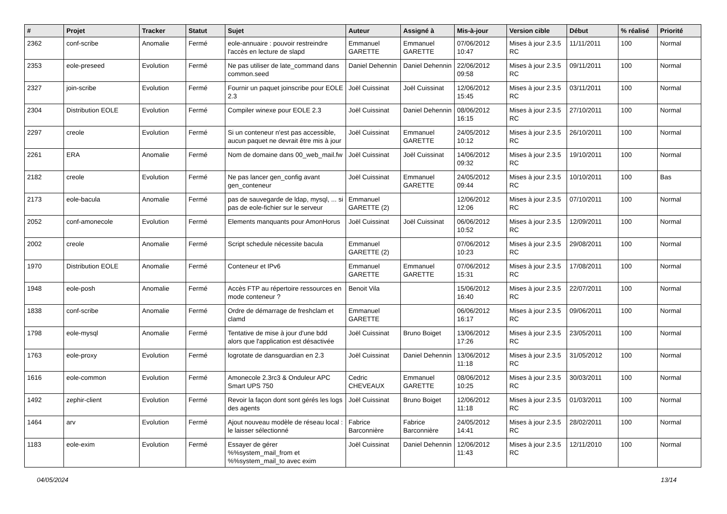| # | Projet | Tracker | Statut | Sujet | Auteur | Assigné à | Mis-à-jour | Version cible | Début | % réalisé | Priorité |
| --- | --- | --- | --- | --- | --- | --- | --- | --- | --- | --- | --- |
| 2362 | conf-scribe | Anomalie | Fermé | eole-annuaire : pouvoir restreindre l'accès en lecture de slapd | Emmanuel GARETTE | Emmanuel GARETTE | 07/06/2012 10:47 | Mises à jour 2.3.5 RC | 11/11/2011 | 100 | Normal |
| 2353 | eole-preseed | Evolution | Fermé | Ne pas utiliser de late_command dans common.seed | Daniel Dehennin | Daniel Dehennin | 22/06/2012 09:58 | Mises à jour 2.3.5 RC | 09/11/2011 | 100 | Normal |
| 2327 | join-scribe | Evolution | Fermé | Fournir un paquet joinscribe pour EOLE 2.3 | Joël Cuissinat | Joël Cuissinat | 12/06/2012 15:45 | Mises à jour 2.3.5 RC | 03/11/2011 | 100 | Normal |
| 2304 | Distribution EOLE | Evolution | Fermé | Compiler winexe pour EOLE 2.3 | Joël Cuissinat | Daniel Dehennin | 08/06/2012 16:15 | Mises à jour 2.3.5 RC | 27/10/2011 | 100 | Normal |
| 2297 | creole | Evolution | Fermé | Si un conteneur n'est pas accessible, aucun paquet ne devrait être mis à jour | Joël Cuissinat | Emmanuel GARETTE | 24/05/2012 10:12 | Mises à jour 2.3.5 RC | 26/10/2011 | 100 | Normal |
| 2261 | ERA | Anomalie | Fermé | Nom de domaine dans 00_web_mail.fw | Joël Cuissinat | Joël Cuissinat | 14/06/2012 09:32 | Mises à jour 2.3.5 RC | 19/10/2011 | 100 | Normal |
| 2182 | creole | Evolution | Fermé | Ne pas lancer gen_config avant gen_conteneur | Joël Cuissinat | Emmanuel GARETTE | 24/05/2012 09:44 | Mises à jour 2.3.5 RC | 10/10/2011 | 100 | Bas |
| 2173 | eole-bacula | Anomalie | Fermé | pas de sauvegarde de ldap, mysql, ... si pas de eole-fichier sur le serveur | Emmanuel GARETTE (2) | | 12/06/2012 12:06 | Mises à jour 2.3.5 RC | 07/10/2011 | 100 | Normal |
| 2052 | conf-amonecole | Evolution | Fermé | Elements manquants pour AmonHorus | Joël Cuissinat | Joël Cuissinat | 06/06/2012 10:52 | Mises à jour 2.3.5 RC | 12/09/2011 | 100 | Normal |
| 2002 | creole | Anomalie | Fermé | Script schedule nécessite bacula | Emmanuel GARETTE (2) | | 07/06/2012 10:23 | Mises à jour 2.3.5 RC | 29/08/2011 | 100 | Normal |
| 1970 | Distribution EOLE | Anomalie | Fermé | Conteneur et IPv6 | Emmanuel GARETTE | Emmanuel GARETTE | 07/06/2012 15:31 | Mises à jour 2.3.5 RC | 17/08/2011 | 100 | Normal |
| 1948 | eole-posh | Anomalie | Fermé | Accès FTP au répertoire ressources en mode conteneur ? | Benoit Vila | | 15/06/2012 16:40 | Mises à jour 2.3.5 RC | 22/07/2011 | 100 | Normal |
| 1838 | conf-scribe | Anomalie | Fermé | Ordre de démarrage de freshclam et clamd | Emmanuel GARETTE | | 06/06/2012 16:17 | Mises à jour 2.3.5 RC | 09/06/2011 | 100 | Normal |
| 1798 | eole-mysql | Anomalie | Fermé | Tentative de mise à jour d'une bdd alors que l'application est désactivée | Joël Cuissinat | Bruno Boiget | 13/06/2012 17:26 | Mises à jour 2.3.5 RC | 23/05/2011 | 100 | Normal |
| 1763 | eole-proxy | Evolution | Fermé | logrotate de dansguardian en 2.3 | Joël Cuissinat | Daniel Dehennin | 13/06/2012 11:18 | Mises à jour 2.3.5 RC | 31/05/2012 | 100 | Normal |
| 1616 | eole-common | Evolution | Fermé | Amonecole 2.3rc3 & Onduleur APC Smart UPS 750 | Cedric CHEVEAUX | Emmanuel GARETTE | 08/06/2012 10:25 | Mises à jour 2.3.5 RC | 30/03/2011 | 100 | Normal |
| 1492 | zephir-client | Evolution | Fermé | Revoir la façon dont sont gérés les logs des agents | Joël Cuissinat | Bruno Boiget | 12/06/2012 11:18 | Mises à jour 2.3.5 RC | 01/03/2011 | 100 | Normal |
| 1464 | arv | Evolution | Fermé | Ajout nouveau modèle de réseau local : le laisser sélectionné | Fabrice Barconnière | Fabrice Barconnière | 24/05/2012 14:41 | Mises à jour 2.3.5 RC | 28/02/2011 | 100 | Normal |
| 1183 | eole-exim | Evolution | Fermé | Essayer de gérer %%system_mail_from et %%system_mail_to avec exim | Joël Cuissinat | Daniel Dehennin | 12/06/2012 11:43 | Mises à jour 2.3.5 RC | 12/11/2010 | 100 | Normal |
04/05/2024 13/14